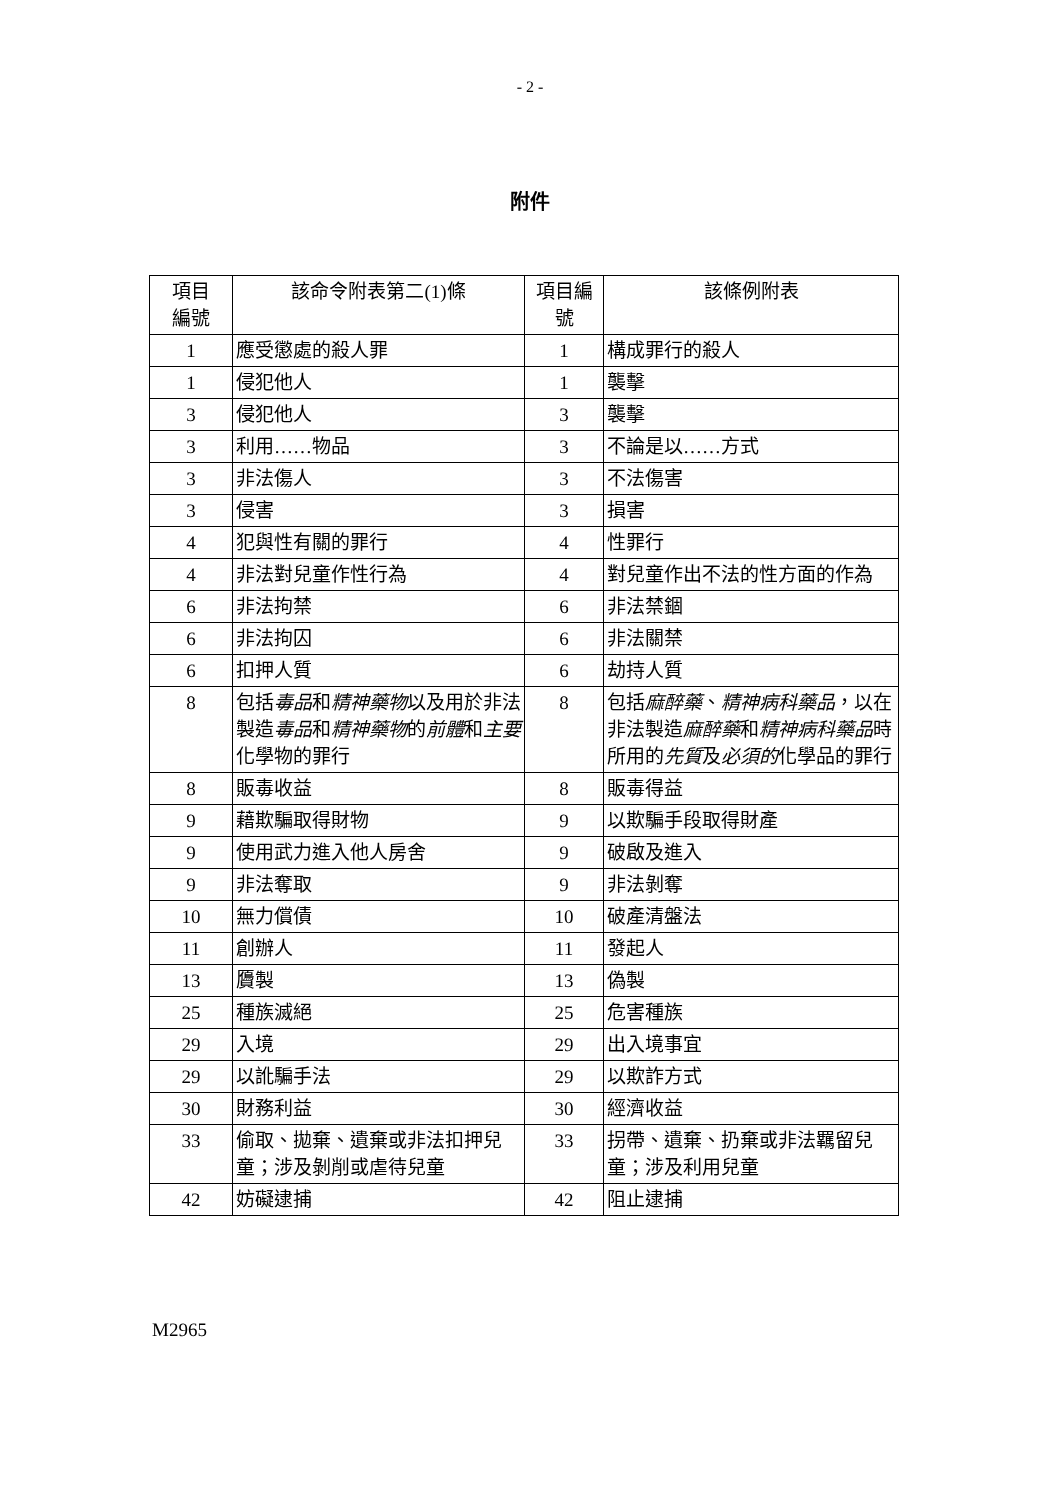- 2 -
附件
| 項目 編號 | 該命令附表第二(1)條 | 項目編 號 | 該條例附表 |
| --- | --- | --- | --- |
| 1 | 應受懲處的殺人罪 | 1 | 構成罪行的殺人 |
| 1 | 侵犯他人 | 1 | 襲擊 |
| 3 | 侵犯他人 | 3 | 襲擊 |
| 3 | 利用……物品 | 3 | 不論是以……方式 |
| 3 | 非法傷人 | 3 | 不法傷害 |
| 3 | 侵害 | 3 | 損害 |
| 4 | 犯與性有關的罪行 | 4 | 性罪行 |
| 4 | 非法對兒童作性行為 | 4 | 對兒童作出不法的性方面的作為 |
| 6 | 非法拘禁 | 6 | 非法禁錮 |
| 6 | 非法拘囚 | 6 | 非法關禁 |
| 6 | 扣押人質 | 6 | 劫持人質 |
| 8 | 包括 毒品 和 精神藥物 以及用於非法製造 毒品 和 精神藥物 的 前體 和 主要 化學物的罪行 | 8 | 包括 麻醉藥 、 精神病科藥品 ，以在非法製造 麻醉藥 和 精神病科藥品 時所用的 先質 及 必須的 化學品的罪行 |
| 8 | 販毒收益 | 8 | 販毒得益 |
| 9 | 藉欺騙取得財物 | 9 | 以欺騙手段取得財產 |
| 9 | 使用武力進入他人房舍 | 9 | 破啟及進入 |
| 9 | 非法奪取 | 9 | 非法剝奪 |
| 10 | 無力償債 | 10 | 破產清盤法 |
| 11 | 創辦人 | 11 | 發起人 |
| 13 | 贗製 | 13 | 偽製 |
| 25 | 種族滅絕 | 25 | 危害種族 |
| 29 | 入境 | 29 | 出入境事宜 |
| 29 | 以訛騙手法 | 29 | 以欺詐方式 |
| 30 | 財務利益 | 30 | 經濟收益 |
| 33 | 偷取、拋棄、遺棄或非法扣押兒童；涉及剝削或虐待兒童 | 33 | 拐帶、遺棄、扔棄或非法羈留兒童；涉及利用兒童 |
| 42 | 妨礙逮捕 | 42 | 阻止逮捕 |
M2965